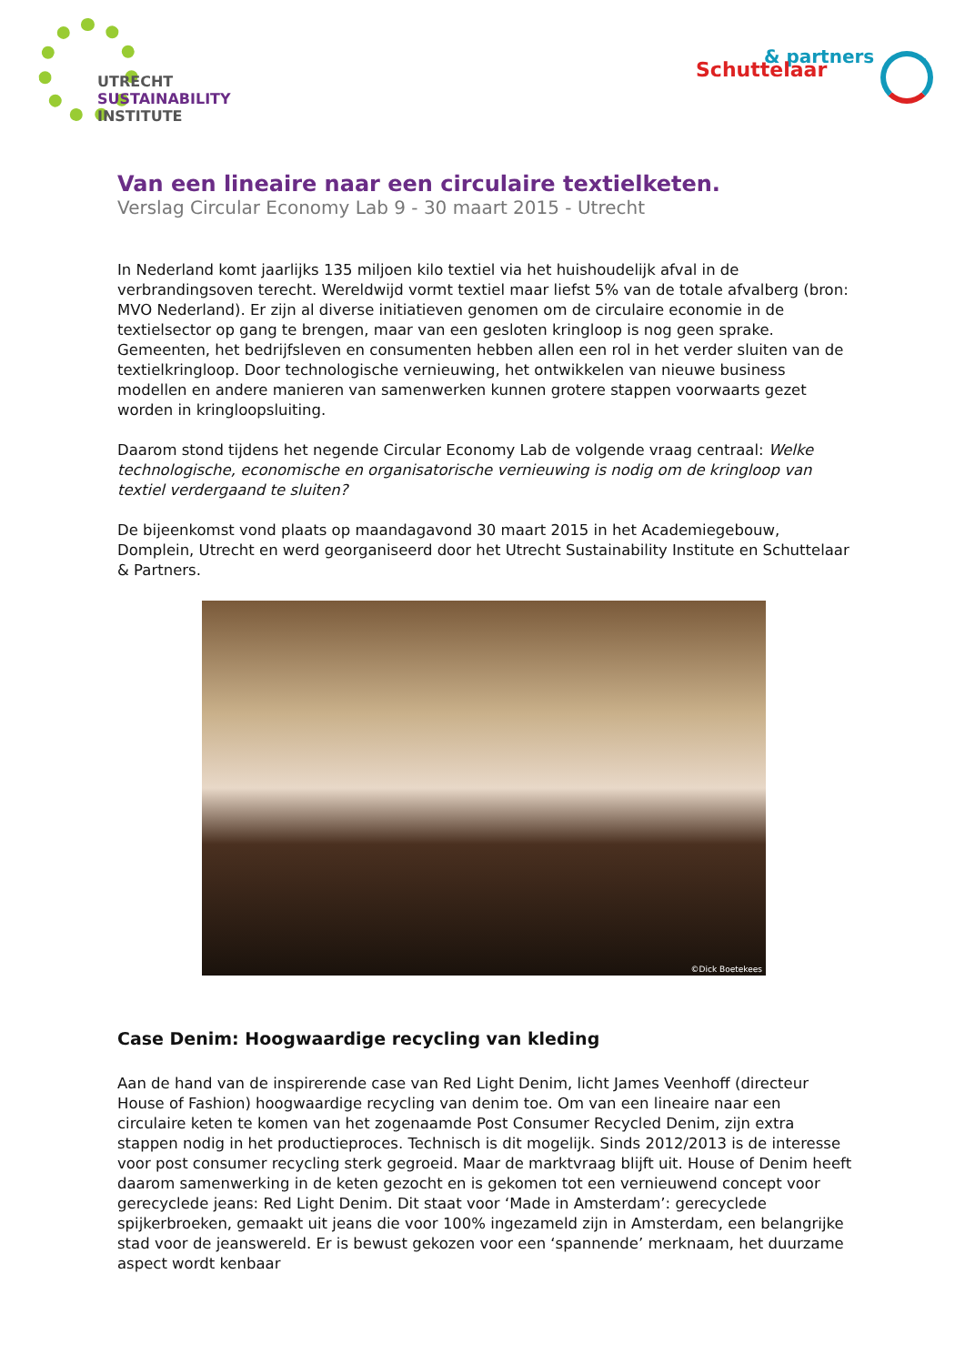UTRECHT
SUSTAINABILITY
INSTITUTE
& partners
Schuttelaar
Van een lineaire naar een circulaire textielketen.
Verslag Circular Economy Lab 9 - 30 maart 2015 - Utrecht
In Nederland komt jaarlijks 135 miljoen kilo textiel via het huishoudelijk afval in de verbrandingsoven terecht. Wereldwijd vormt textiel maar liefst 5% van de totale afvalberg (bron: MVO Nederland). Er zijn al diverse initiatieven genomen om de circulaire economie in de textielsector op gang te brengen, maar van een gesloten kringloop is nog geen sprake. Gemeenten, het bedrijfsleven en consumenten hebben allen een rol in het verder sluiten van de textielkringloop. Door technologische vernieuwing, het ontwikkelen van nieuwe business modellen en andere manieren van samenwerken kunnen grotere stappen voorwaarts gezet worden in kringloopsluiting.
Daarom stond tijdens het negende Circular Economy Lab de volgende vraag centraal: Welke technologische, economische en organisatorische vernieuwing is nodig om de kringloop van textiel verdergaand te sluiten?
De bijeenkomst vond plaats op maandagavond 30 maart 2015 in het Academiegebouw, Domplein, Utrecht en werd georganiseerd door het Utrecht Sustainability Institute en Schuttelaar & Partners.
©Dick Boetekees
Case Denim: Hoogwaardige recycling van kleding
Aan de hand van de inspirerende case van Red Light Denim, licht James Veenhoff (directeur House of Fashion) hoogwaardige recycling van denim toe. Om van een lineaire naar een circulaire keten te komen van het zogenaamde Post Consumer Recycled Denim, zijn extra stappen nodig in het productieproces. Technisch is dit mogelijk. Sinds 2012/2013 is de interesse voor post consumer recycling sterk gegroeid. Maar de marktvraag blijft uit. House of Denim heeft daarom samenwerking in de keten gezocht en is gekomen tot een vernieuwend concept voor gerecyclede jeans: Red Light Denim. Dit staat voor ‘Made in Amsterdam’: gerecyclede spijkerbroeken, gemaakt uit jeans die voor 100% ingezameld zijn in Amsterdam, een belangrijke stad voor de jeanswereld. Er is bewust gekozen voor een ‘spannende’ merknaam, het duurzame aspect wordt kenbaar